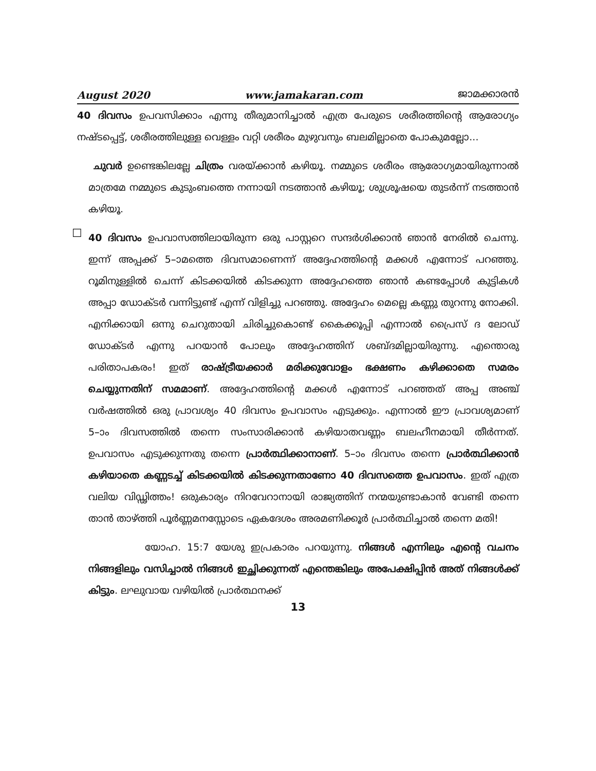August 2020 www.jamakaran.com ജാമക്കാരൻ
40 ദിവസം ഉപവസിക്കാം എന്നു തീരുമാനിച്ചാൽ എത്ര പേരുടെ ശരീരത്തിന്റെ ആരോഗ്യം നഷ്ടപ്പെട്ട്, ശരീരത്തിലുള്ള വെള്ളം വറ്റി ശരീരം മുഴുവനും ബലമില്ലാതെ പോകുമല്ലോ...
ചുവർ ഉണ്ടെങ്കിലല്ലേ ചിത്രം വരയ്ക്കാൻ കഴിയൂ. നമ്മുടെ ശരീരം ആരോഗ്യമായിരുന്നാൽ മാത്രമേ നമ്മുടെ കുടുംബത്തെ നന്നായി നടത്താൻ കഴിയൂ; ശുശ്രൂഷയെ തുടർന്ന് നടത്താൻ കഴിയൂ.
☐
40 ദിവസം ഉപവാസത്തിലായിരുന്ന ഒരു പാസ്റ്ററെ സന്ദർശിക്കാൻ ഞാൻ നേരിൽ ചെന്നു. ഇന്ന് അപ്പക്ക് 5–ാമത്തെ ദിവസമാണെന്ന് അദ്ദേഹത്തിന്റെ മക്കൾ എന്നോട് പറഞ്ഞു. റൂമിനുള്ളിൽ ചെന്ന് കിടക്കയിൽ കിടക്കുന്ന അദ്ദേഹത്തെ ഞാൻ കണ്ടപ്പോൾ കുട്ടികൾ അപ്പാ ഡോക്ടർ വന്നിട്ടുണ്ട് എന്ന് വിളിച്ചു പറഞ്ഞു. അദ്ദേഹം മെല്ലെ കണ്ണു തുറന്നു നോക്കി. എനിക്കായി ഒന്നു ചെറുതായി ചിരിച്ചുകൊണ്ട് കൈക്കൂപ്പി എന്നാൽ പ്രൈസ് ദ ലോഡ് ഡോക്ടർ എന്നു പറയാൻ പോലും അദ്ദേഹത്തിന് ശബ്ദമില്ലായിരുന്നു. എന്തൊരു പരിതാപകരം! ഇത് രാഷ്ട്രീയക്കാർ മരിക്കുവോളം ഭക്ഷണം കഴിക്കാതെ സമരം ചെയ്യുന്നതിന് സമമാണ്. അദ്ദേഹത്തിന്റെ മക്കൾ എന്നോട് പറഞ്ഞത് അപ്പ അഞ്ച് വർഷത്തിൽ ഒരു പ്രാവശ്യം 40 ദിവസം ഉപവാസം എടുക്കും. എന്നാൽ ഈ പ്രാവശ്യമാണ് 5–ാം ദിവസത്തിൽ തന്നെ സംസാരിക്കാൻ കഴിയാതവണ്ണം ബലഹീനമായി തീർന്നത്. ഉപവാസം എടുക്കുന്നതു തന്നെ പ്രാർത്ഥിക്കാനാണ്. 5–ാം ദിവസം തന്നെ പ്രാർത്ഥിക്കാൻ കഴിയാതെ കണ്ണടച്ച് കിടക്കയിൽ കിടക്കുന്നതാണോ 40 ദിവസത്തെ ഉപവാസം. ഇത് എത്ര വലിയ വിഡ്ഢിത്തം! ഒരുകാര്യം നിറവേറാനായി രാജ്യത്തിന് നന്മയുണ്ടാകാൻ വേണ്ടി തന്നെ താൻ താഴ്ത്തി പൂർണ്ണമനസ്സോടെ ഏകദേശം അരമണിക്കൂർ പ്രാർത്ഥിച്ചാൽ തന്നെ മതി!
യോഹ. 15:7 യേശു ഇപ്രകാരം പറയുന്നു. നിങ്ങൾ എന്നിലും എന്റെ വചനം നിങ്ങളിലും വസിച്ചാൽ നിങ്ങൾ ഇച്ഛിക്കുന്നത് എന്തെങ്കിലും അപേക്ഷിപ്പിൻ അത് നിങ്ങൾക്ക് കിട്ടും. ലഘുവായ വഴിയിൽ പ്രാർത്ഥനക്ക്
13